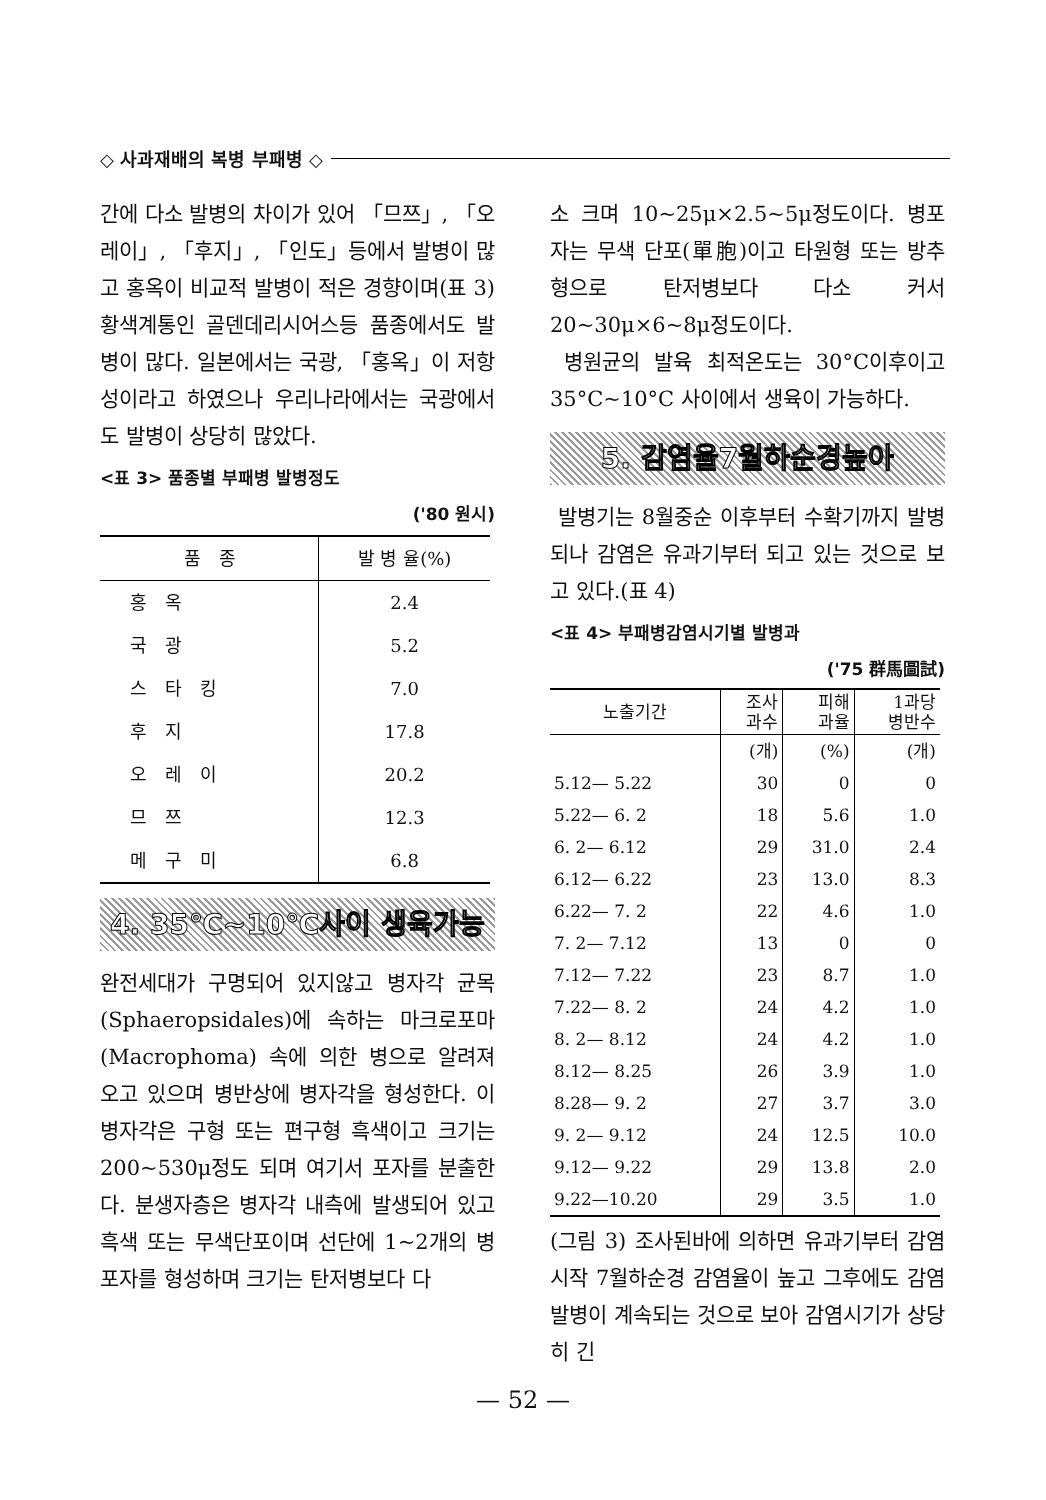◇ 사과재배의 복병 부패병 ◇
간에 다소 발병의 차이가 있어 「므쯔」, 「오레이」, 「후지」, 「인도」등에서 발병이 많고 홍옥이 비교적 발병이 적은 경향이며(표 3) 황색계통인 골덴데리시어스등 품종에서도 발병이 많다. 일본에서는 국광, 「홍옥」이 저항성이라고 하였으나 우리나라에서는 국광에서도 발병이 상당히 많았다.
<표 3> 품종별 부패병 발병정도
('80 원시)
| 품종 | 발 병 율(%) |
| --- | --- |
| 홍옥 | 2.4 |
| 국광 | 5.2 |
| 스타킹 | 7.0 |
| 후지 | 17.8 |
| 오레이 | 20.2 |
| 므쯔 | 12.3 |
| 메구미 | 6.8 |
4. 35℃~10℃사이 생육가능
완전세대가 구명되어 있지않고 병자각 균목(Sphaeropsidales)에 속하는 마크로포마(Macrophoma) 속에 의한 병으로 알려져 오고 있으며 병반상에 병자각을 형성한다. 이 병자각은 구형 또는 편구형 흑색이고 크기는 200~530μ정도 되며 여기서 포자를 분출한다. 분생자층은 병자각 내측에 발생되어 있고 흑색 또는 무색단포이며 선단에 1~2개의 병포자를 형성하며 크기는 탄저병보다 다
소 크며 10~25μ×2.5~5μ정도이다. 병포자는 무색 단포(單胞)이고 타원형 또는 방추형으로 탄저병보다 다소 커서 20~30μ×6~8μ정도이다.
병원균의 발육 최적온도는 30°C이후이고 35°C~10°C 사이에서 생육이 가능하다.
5. 감염율7월하순경높아
발병기는 8월중순 이후부터 수확기까지 발병되나 감염은 유과기부터 되고 있는 것으로 보고 있다.(표 4)
<표 4> 부패병감염시기별 발병과
('75 群馬圖試)
| 노출기간 | 조사 과수 | 피해 과율 | 1과당 병반수 |
| --- | --- | --- | --- |
| | (개) | (%) | (개) |
| 5.12— 5.22 | 30 | 0 | 0 |
| 5.22— 6. 2 | 18 | 5.6 | 1.0 |
| 6. 2— 6.12 | 29 | 31.0 | 2.4 |
| 6.12— 6.22 | 23 | 13.0 | 8.3 |
| 6.22— 7. 2 | 22 | 4.6 | 1.0 |
| 7. 2— 7.12 | 13 | 0 | 0 |
| 7.12— 7.22 | 23 | 8.7 | 1.0 |
| 7.22— 8. 2 | 24 | 4.2 | 1.0 |
| 8. 2— 8.12 | 24 | 4.2 | 1.0 |
| 8.12— 8.25 | 26 | 3.9 | 1.0 |
| 8.28— 9. 2 | 27 | 3.7 | 3.0 |
| 9. 2— 9.12 | 24 | 12.5 | 10.0 |
| 9.12— 9.22 | 29 | 13.8 | 2.0 |
| 9.22—10.20 | 29 | 3.5 | 1.0 |
(그림 3) 조사된바에 의하면 유과기부터 감염시작 7월하순경 감염율이 높고 그후에도 감염발병이 계속되는 것으로 보아 감염시기가 상당히 긴
— 52 —